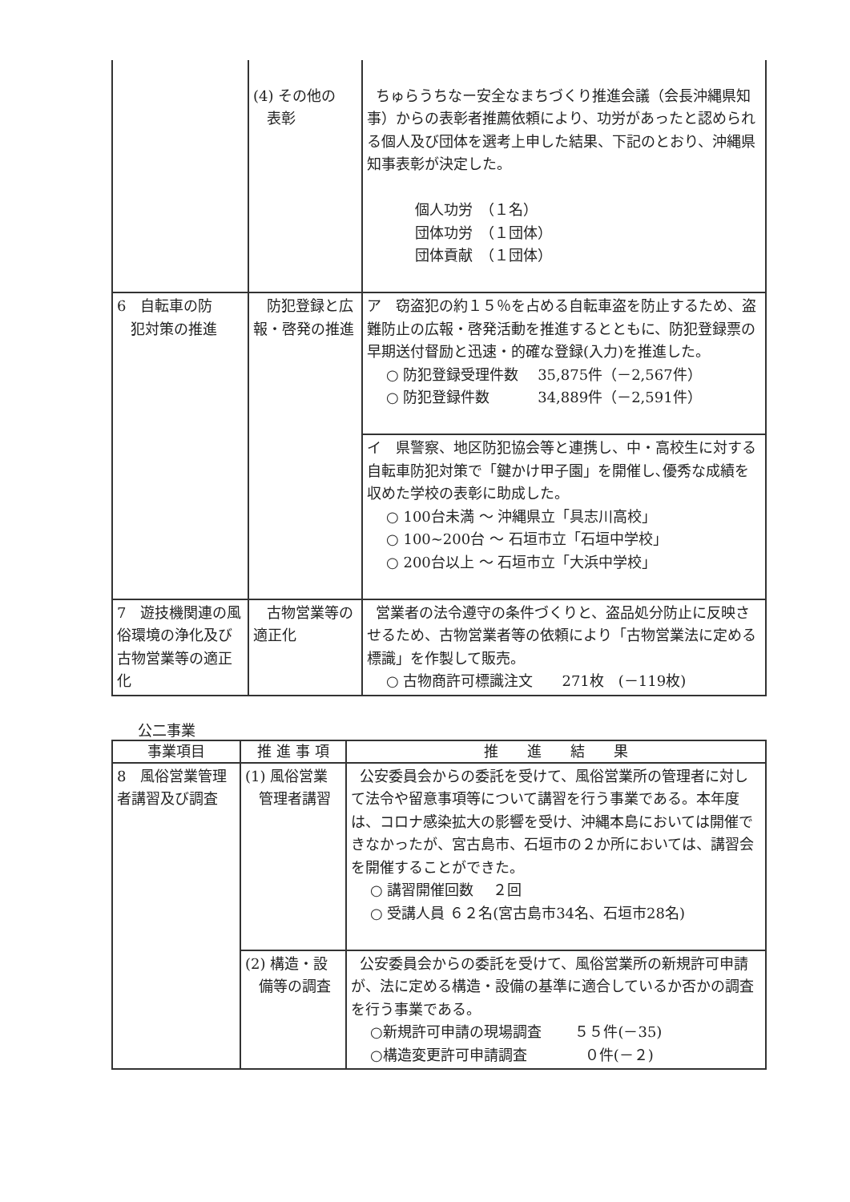| | (4) その他の 表彰 | ちゅらうちなー安全なまちづくり推進会議（会長沖縄県知事）からの表彰者推薦依頼により、功労があったと認められる個人及び団体を選考上申した結果、下記のとおり、沖縄県知事表彰が決定した。 個人功労 （１名） 団体功労 （１団体） 団体貢献 （１団体） |
| 6 自転車の防 犯対策の推進 | 防犯登録と広報・啓発の推進 | ア 窃盗犯の約１５％を占める自転車盗を防止するため、盗難防止の広報・啓発活動を推進するとともに、防犯登録票の早期送付督励と迅速・的確な登録(入力)を推進した。 ○ 防犯登録受理件数 35,875件（－2,567件） ○ 防犯登録件数 34,889件（－2,591件） |
| | | イ 県警察、地区防犯協会等と連携し、中・高校生に対する自転車防犯対策で「鍵かけ甲子園」を開催し､優秀な成績を収めた学校の表彰に助成した。 ○ 100台未満 ～ 沖縄県立「具志川高校」 ○ 100~200台 ～ 石垣市立「石垣中学校」 ○ 200台以上 ～ 石垣市立「大浜中学校」 |
| 7 遊技機関連の風俗環境の浄化及び古物営業等の適正化 | 古物営業等の適正化 | 営業者の法令遵守の条件づくりと、盗品処分防止に反映させるため、古物営業者等の依頼により「古物営業法に定める標識」を作製して販売。 ○ 古物商許可標識注文 271枚 (－119枚) |
公二事業
| 事業項目 | 推 進 事 項 | 推 進 結 果 |
| --- | --- | --- |
| 8 風俗営業管理者講習及び調査 | (1) 風俗営業 管理者講習 | 公安委員会からの委託を受けて、風俗営業所の管理者に対して法令や留意事項等について講習を行う事業である。本年度は、コロナ感染拡大の影響を受け、沖縄本島においては開催できなかったが、宮古島市、石垣市の２か所においては、講習会を開催することができた。 ○ 講習開催回数 ２回 ○ 受講人員 ６２名(宮古島市34名、石垣市28名) |
| | (2) 構造・設 備等の調査 | 公安委員会からの委託を受けて、風俗営業所の新規許可申請が、法に定める構造・設備の基準に適合しているか否かの調査を行う事業である。 ○新規許可申請の現場調査 ５５件(－35) ○構造変更許可申請調査 ０件(－２) |